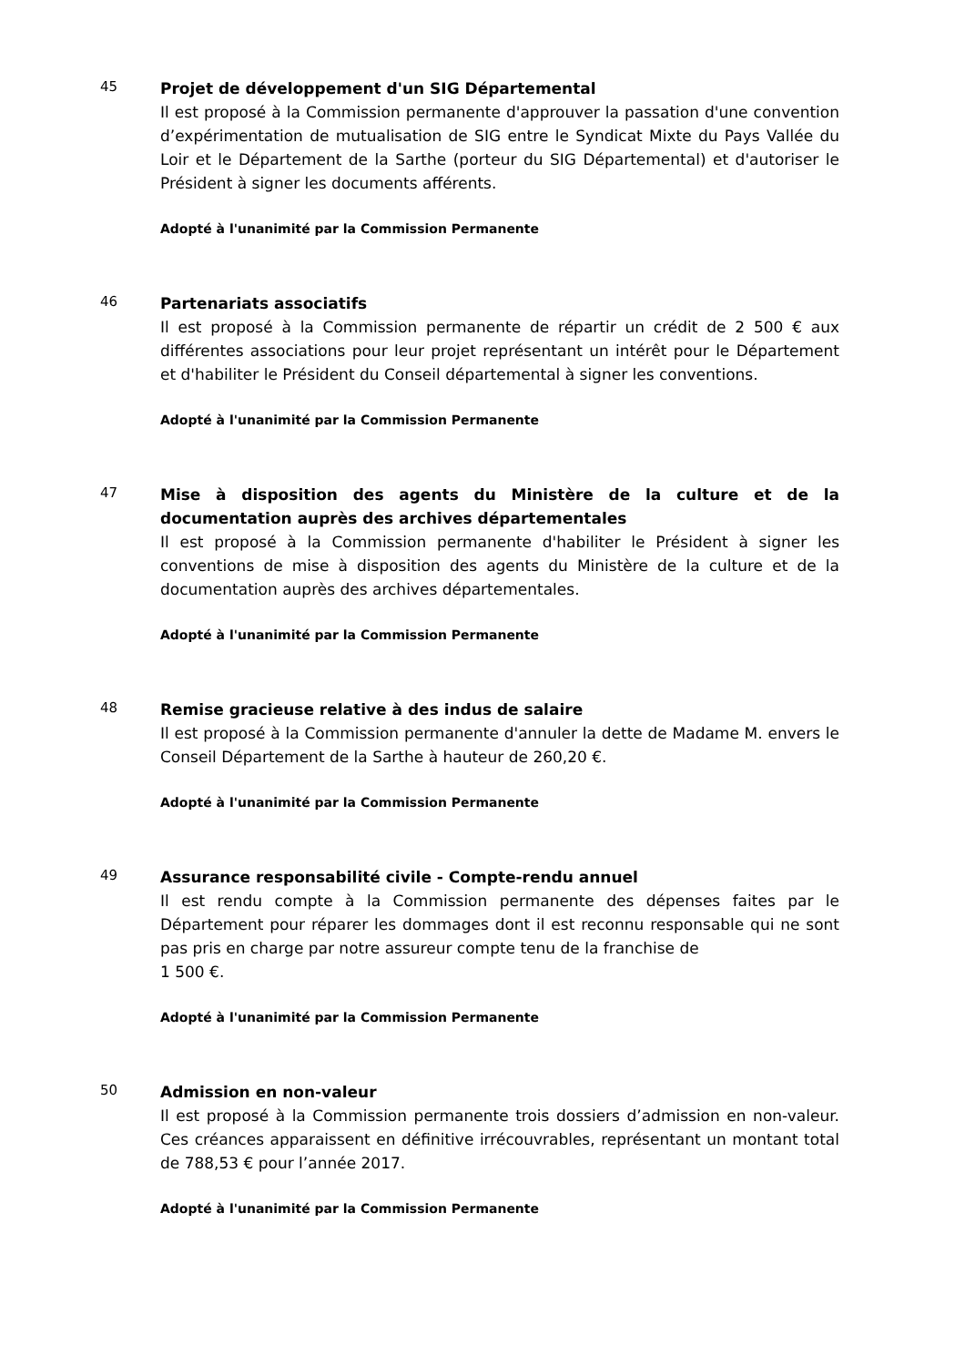45
Projet de développement d'un SIG Départemental
Il est proposé à la Commission permanente d'approuver la passation d'une convention d’expérimentation de mutualisation de SIG entre le Syndicat Mixte du Pays Vallée du Loir et le Département de la Sarthe (porteur du SIG Départemental) et d'autoriser le Président à signer les documents afférents.
Adopté à l'unanimité par la Commission Permanente
46
Partenariats associatifs
Il est proposé à la Commission permanente de répartir un crédit de 2 500 € aux différentes associations pour leur projet représentant un intérêt pour le Département et d'habiliter le Président du Conseil départemental à signer les conventions.
Adopté à l'unanimité par la Commission Permanente
47
Mise à disposition des agents du Ministère de la culture et de la documentation auprès des archives départementales
Il est proposé à la Commission permanente d'habiliter le Président à signer les conventions de mise à disposition des agents du Ministère de la culture et de la documentation auprès des archives départementales.
Adopté à l'unanimité par la Commission Permanente
48
Remise gracieuse relative à des indus de salaire
Il est proposé à la Commission permanente d'annuler la dette de Madame M. envers le Conseil Département de la Sarthe à hauteur de 260,20 €.
Adopté à l'unanimité par la Commission Permanente
49
Assurance responsabilité civile - Compte-rendu annuel
Il est rendu compte à la Commission permanente des dépenses faites par le Département pour réparer les dommages dont il est reconnu responsable qui ne sont pas pris en charge par notre assureur compte tenu de la franchise de
1 500 €.
Adopté à l'unanimité par la Commission Permanente
50
Admission en non-valeur
Il est proposé à la Commission permanente trois dossiers d’admission en non-valeur. Ces créances apparaissent en définitive irrécouvrables, représentant un montant total de 788,53 € pour l’année 2017.
Adopté à l'unanimité par la Commission Permanente